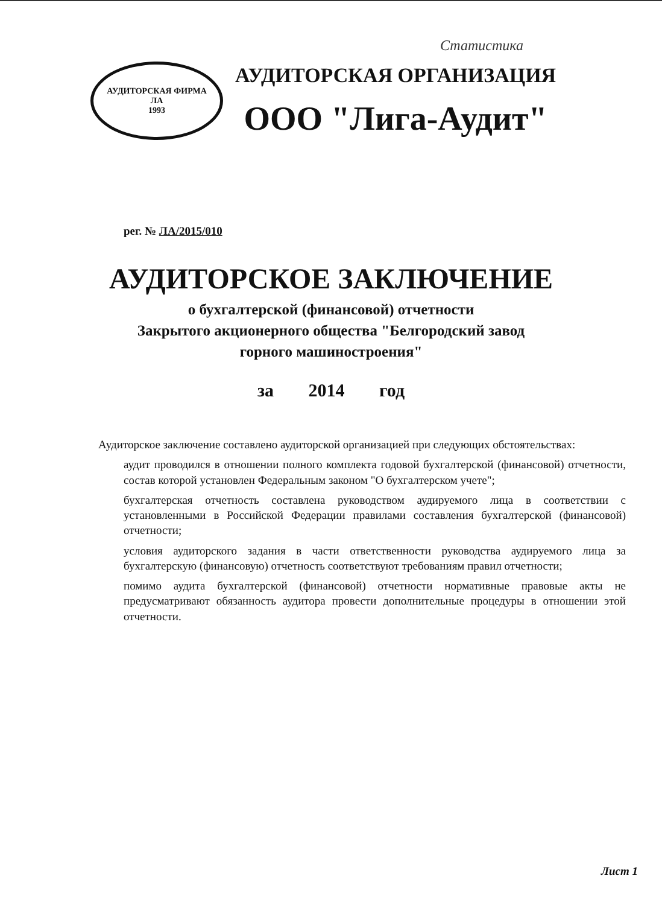Статистика
АУДИТОРСКАЯ ФИРМА
ЛА
1993
АУДИТОРСКАЯ ОРГАНИЗАЦИЯ
ООО "Лига-Аудит"
рег. № ЛА/2015/010
АУДИТОРСКОЕ ЗАКЛЮЧЕНИЕ
о бухгалтерской (финансовой) отчетности
Закрытого акционерного общества "Белгородский завод
горного машиностроения"
за 2014 год
Аудиторское заключение составлено аудиторской организацией при следующих обстоятельствах:
аудит проводился в отношении полного комплекта годовой бухгалтерской (финансовой) отчетности, состав которой установлен Федеральным законом "О бухгалтерском учете";
бухгалтерская отчетность составлена руководством аудируемого лица в соответствии с установленными в Российской Федерации правилами составления бухгалтерской (финансовой) отчетности;
условия аудиторского задания в части ответственности руководства аудируемого лица за бухгалтерскую (финансовую) отчетность соответствуют требованиям правил отчетности;
помимо аудита бухгалтерской (финансовой) отчетности нормативные правовые акты не предусматривают обязанность аудитора провести дополнительные процедуры в отношении этой отчетности.
Лист 1